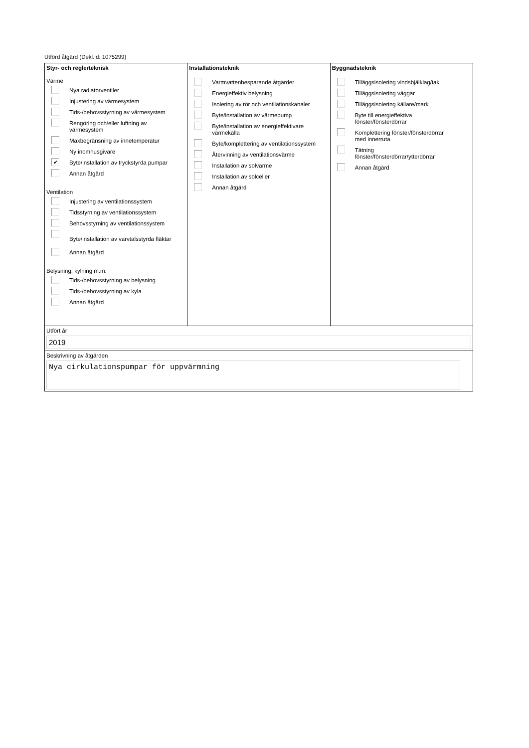Utförd åtgärd (Dekl.id: 1075299)
Styr- och reglerteknisk
Värme
Nya radiatorventiler
Injustering av värmesystem
Tids-/behovsstyrning av värmesystem
Rengöring och/eller luftning av
värmesystem
Maxbegränsning av innetemperatur
Ny inomhusgivare
✔ Byte/installation av tryckstyrda pumpar
Annan åtgärd
Ventilation
Injustering av ventilationssystem
Tidsstyrning av ventilationssystem
Behovsstyrning av ventilationssystem
Byte/installation av varvtalsstyrda fläktar
Annan åtgärd
Belysning, kylning m.m.
Tids-/behovsstyrning av belysning
Tids-/behovsstyrning av kyla
Annan åtgärd
Installationsteknik
Varmvattenbesparande åtgärder
Energieffektiv belysning
Isolering av rör och ventilationskanaler
Byte/installation av värmepump
Byte/installation av energieffektivare
värmekälla
Byte/komplettering av ventilationssystem
Återvinning av ventilationsvärme
Installation av solvärme
Installation av solceller
Annan åtgärd
Byggnadsteknik
Tilläggsisolering vindsbjälklag/tak
Tilläggsisolering väggar
Tilläggsisolering källare/mark
Byte till energieffektiva
fönster/fönsterdörrar
Komplettering fönster/fönsterdörrar
med innerruta
Tätning
fönster/fönsterdörrar/ytterdörrar
Annan åtgärd
Utfört år
2019
Beskrivning av åtgärden
Nya cirkulationspumpar för uppvärmning